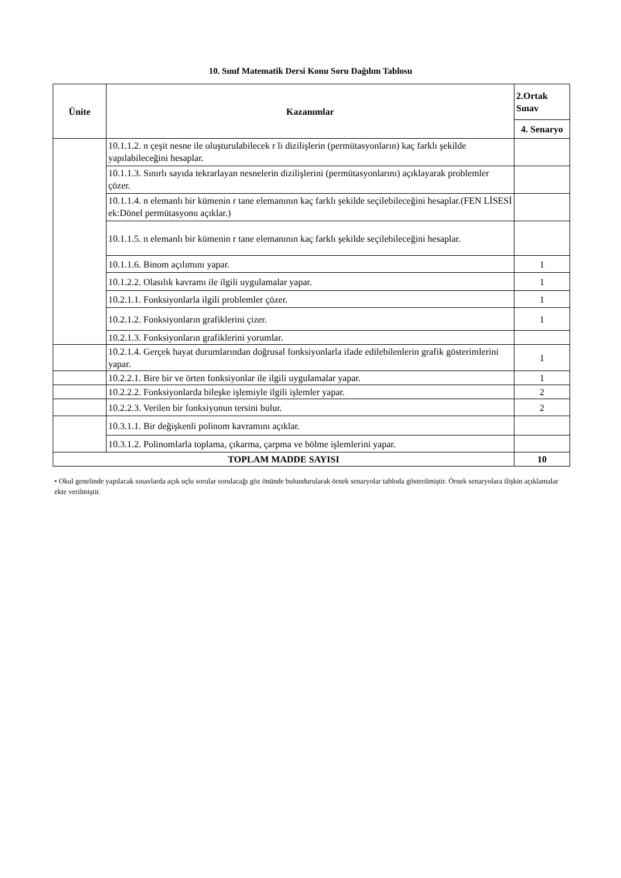10. Sınıf Matematik Dersi Konu Soru Dağılım Tablosu
| Ünite | Kazanımlar | 2.Ortak Sınav |
| --- | --- | --- |
| | | 4. Senaryo |
| | 10.1.1.2. n çeşit nesne ile oluşturulabilecek r li dizilişlerin (permütasyonların) kaç farklı şekilde yapılabileceğini hesaplar. | |
| | 10.1.1.3. Sınırlı sayıda tekrarlayan nesnelerin dizilişlerini (permütasyonlarını) açıklayarak problemler çözer. | |
| | 10.1.1.4. n elemanlı bir kümenin r tane elemanının kaç farklı şekilde seçilebileceğini hesaplar.(FEN LİSESİ ek:Dönel permütasyonu açıklar.) | |
| | 10.1.1.5. n elemanlı bir kümenin r tane elemanının kaç farklı şekilde seçilebileceğini hesaplar. | |
| | 10.1.1.6. Binom açılımını yapar. | 1 |
| | 10.1.2.2. Olasılık kavramı ile ilgili uygulamalar yapar. | 1 |
| | 10.2.1.1. Fonksiyonlarla ilgili problemler çözer. | 1 |
| | 10.2.1.2. Fonksiyonların grafiklerini çizer. | 1 |
| | 10.2.1.3. Fonksiyonların grafiklerini yorumlar. | |
| | 10.2.1.4. Gerçek hayat durumlarından doğrusal fonksiyonlarla ifade edilebilenlerin grafik gösterimlerini yapar. | 1 |
| | 10.2.2.1. Bire bir ve örten fonksiyonlar ile ilgili uygulamalar yapar. | 1 |
| | 10.2.2.2. Fonksiyonlarda bileşke işlemiyle ilgili işlemler yapar. | 2 |
| | 10.2.2.3. Verilen bir fonksiyonun tersini bulur. | 2 |
| | 10.3.1.1. Bir değişkenli polinom kavramını açıklar. | |
| | 10.3.1.2. Polinomlarla toplama, çıkarma, çarpma ve bölme işlemlerini yapar. | |
| TOPLAM MADDE SAYISI | | 10 |
• Okul genelinde yapılacak sınavlarda açık uçlu sorular sorulacağı göz önünde bulundurularak örnek senaryolar tabloda gösterilmiştir. Örnek senaryolara ilişkin açıklamalar ekte verilmiştir.